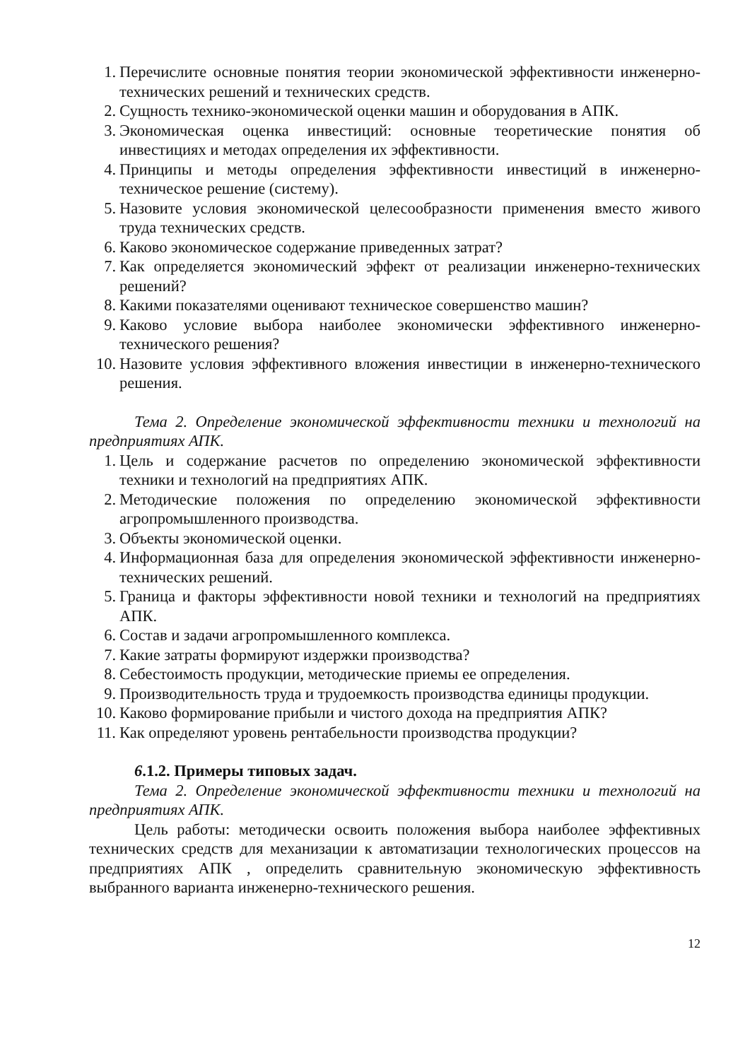1. Перечислите основные понятия теории экономической эффективности инженерно-технических решений и технических средств.
2. Сущность технико-экономической оценки машин и оборудования в АПК.
3. Экономическая оценка инвестиций: основные теоретические понятия об инвестициях и методах определения их эффективности.
4. Принципы и методы определения эффективности инвестиций в инженерно-техническое решение (систему).
5. Назовите условия экономической целесообразности применения вместо живого труда технических средств.
6. Каково экономическое содержание приведенных затрат?
7. Как определяется экономический эффект от реализации инженерно-технических решений?
8. Какими показателями оценивают техническое совершенство машин?
9. Каково условие выбора наиболее экономически эффективного инженерно-технического решения?
10.
Назовите условия эффективного вложения инвестиции в инженерно-технического решения.
Тема 2. Определение экономической эффективности техники и технологий на предприятиях АПК.
1. Цель и содержание расчетов по определению экономической эффективности техники и технологий на предприятиях АПК.
2. Методические положения по определению экономической эффективности агропромышленного производства.
3. Объекты экономической оценки.
4. Информационная база для определения экономической эффективности инженерно-технических решений.
5. Граница и факторы эффективности новой техники и технологий на предприятиях АПК.
6. Состав и задачи агропромышленного комплекса.
7. Какие затраты формируют издержки производства?
8. Себестоимость продукции, методические приемы ее определения.
9. Производительность труда и трудоемкость производства единицы продукции.
10.
Каково формирование прибыли и чистого дохода на предприятия АПК?
11.
Как определяют уровень рентабельности производства продукции?
6.1.2. Примеры типовых задач.
Тема 2. Определение экономической эффективности техники и технологий на предприятиях АПК.
Цель работы: методически освоить положения выбора наиболее эффективных технических средств для механизации к автоматизации технологических процессов на предприятиях АПК , определить сравнительную экономическую эффективность выбранного варианта инженерно-технического решения.
12